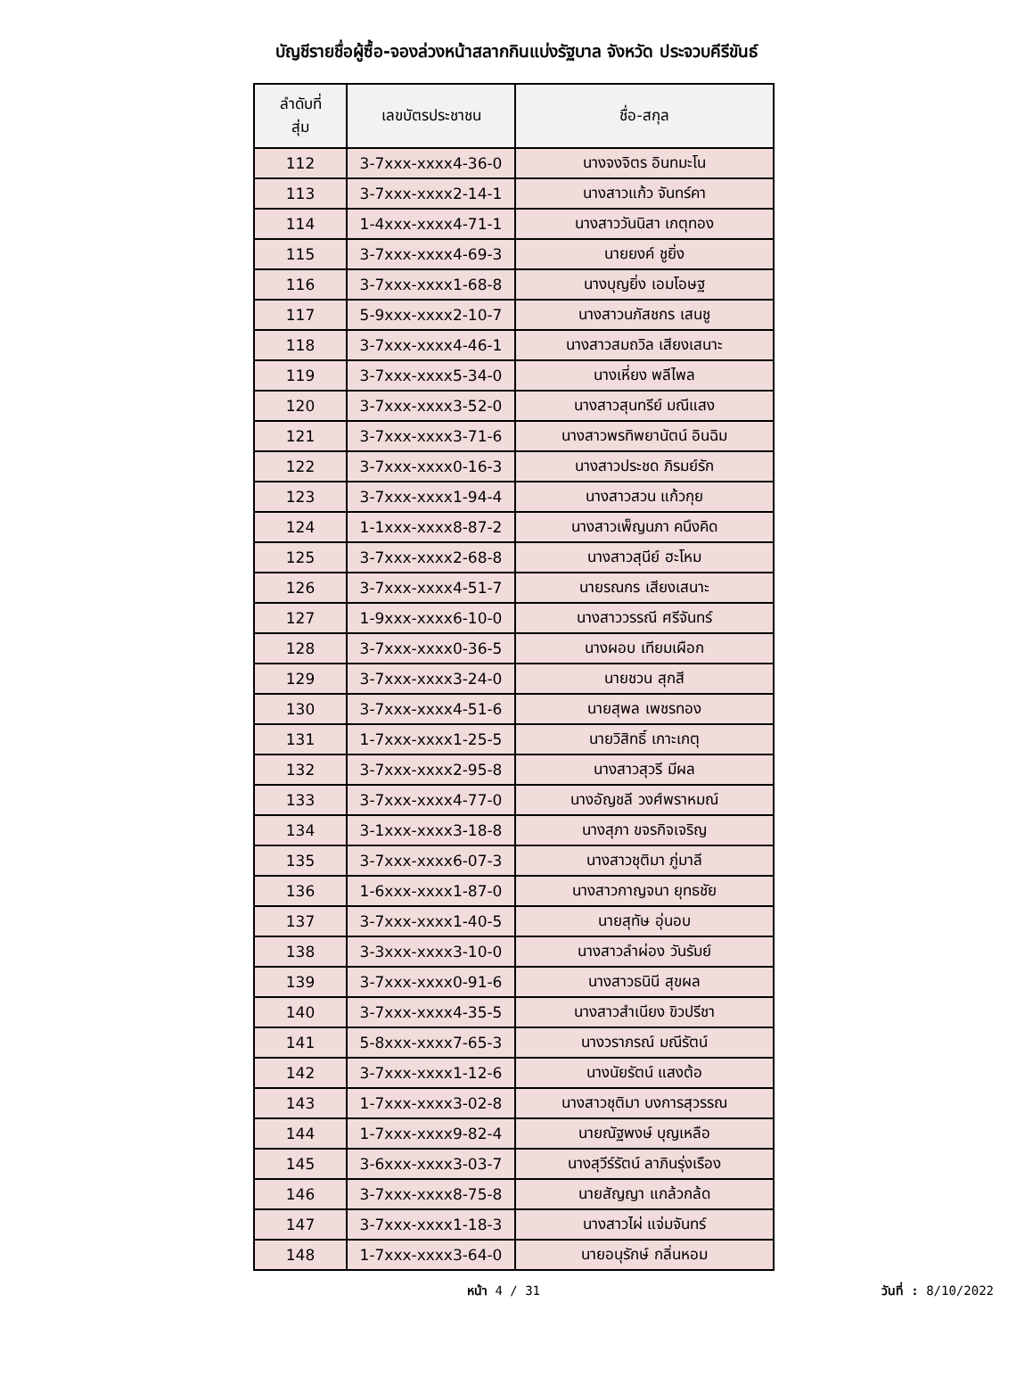บัญชีรายชื่อผู้ซื้อ-จองล่วงหน้าสลากกินแบ่งรัฐบาล จังหวัด ประจวบคีรีขันธ์
| ลำดับที่ สุ่ม | เลขบัตรประชาชน | ชื่อ-สกุล |
| --- | --- | --- |
| 112 | 3-7xxx-xxxx4-36-0 | นางจงจิตร อินทมะโน |
| 113 | 3-7xxx-xxxx2-14-1 | นางสาวแก้ว จันทร์คา |
| 114 | 1-4xxx-xxxx4-71-1 | นางสาววันนิสา เกตุทอง |
| 115 | 3-7xxx-xxxx4-69-3 | นายยงค์ ชูยิ่ง |
| 116 | 3-7xxx-xxxx1-68-8 | นางบุญยิ่ง เอมโอษฐ |
| 117 | 5-9xxx-xxxx2-10-7 | นางสาวนภัสชกร เสนชู |
| 118 | 3-7xxx-xxxx4-46-1 | นางสาวสมถวิล เสียงเสนาะ |
| 119 | 3-7xxx-xxxx5-34-0 | นางเหี่ยง พลีไพล |
| 120 | 3-7xxx-xxxx3-52-0 | นางสาวสุนทรีย์ มณีแสง |
| 121 | 3-7xxx-xxxx3-71-6 | นางสาวพรทิพยานัตน์ อินฉิม |
| 122 | 3-7xxx-xxxx0-16-3 | นางสาวประชด ภิรมย์รัก |
| 123 | 3-7xxx-xxxx1-94-4 | นางสาวสวน แก้วกุย |
| 124 | 1-1xxx-xxxx8-87-2 | นางสาวเพ็ญนภา คนึงคิด |
| 125 | 3-7xxx-xxxx2-68-8 | นางสาวสุนีย์ ฮะโหม |
| 126 | 3-7xxx-xxxx4-51-7 | นายรณกร เสียงเสนาะ |
| 127 | 1-9xxx-xxxx6-10-0 | นางสาววรรณี ศรีจันทร์ |
| 128 | 3-7xxx-xxxx0-36-5 | นางผอบ เทียมเผือก |
| 129 | 3-7xxx-xxxx3-24-0 | นายชวน สุกสี |
| 130 | 3-7xxx-xxxx4-51-6 | นายสุพล เพชรทอง |
| 131 | 1-7xxx-xxxx1-25-5 | นายวิสิทธิ์ เกาะเกตุ |
| 132 | 3-7xxx-xxxx2-95-8 | นางสาวสุวรี มีผล |
| 133 | 3-7xxx-xxxx4-77-0 | นางอัญชลี วงศ์พราหมณ์ |
| 134 | 3-1xxx-xxxx3-18-8 | นางสุภา ขจรกิจเจริญ |
| 135 | 3-7xxx-xxxx6-07-3 | นางสาวชุติมา ภู่มาลี |
| 136 | 1-6xxx-xxxx1-87-0 | นางสาวกาญจนา ยุทธชัย |
| 137 | 3-7xxx-xxxx1-40-5 | นายสุทัษ อุ่นอบ |
| 138 | 3-3xxx-xxxx3-10-0 | นางสาวลำผ่อง วันรัมย์ |
| 139 | 3-7xxx-xxxx0-91-6 | นางสาวธนินี สุขผล |
| 140 | 3-7xxx-xxxx4-35-5 | นางสาวสำเนียง ขิวปรีชา |
| 141 | 5-8xxx-xxxx7-65-3 | นางวราภรณ์ มณีรัตน์ |
| 142 | 3-7xxx-xxxx1-12-6 | นางนัยรัตน์ แสงต้อ |
| 143 | 1-7xxx-xxxx3-02-8 | นางสาวชุติมา บงการสุวรรณ |
| 144 | 1-7xxx-xxxx9-82-4 | นายณัฐพงษ์ บุญเหลือ |
| 145 | 3-6xxx-xxxx3-03-7 | นางสุวีร์รัตน์ ลาภินรุ่งเรือง |
| 146 | 3-7xxx-xxxx8-75-8 | นายสัญญา แกล้วกล้ด |
| 147 | 3-7xxx-xxxx1-18-3 | นางสาวไผ่ แจ่มจันทร์ |
| 148 | 1-7xxx-xxxx3-64-0 | นายอนุรักษ์ กลิ่นหอม |
หน้า 4 / 31 วันที่ : 8/10/2022